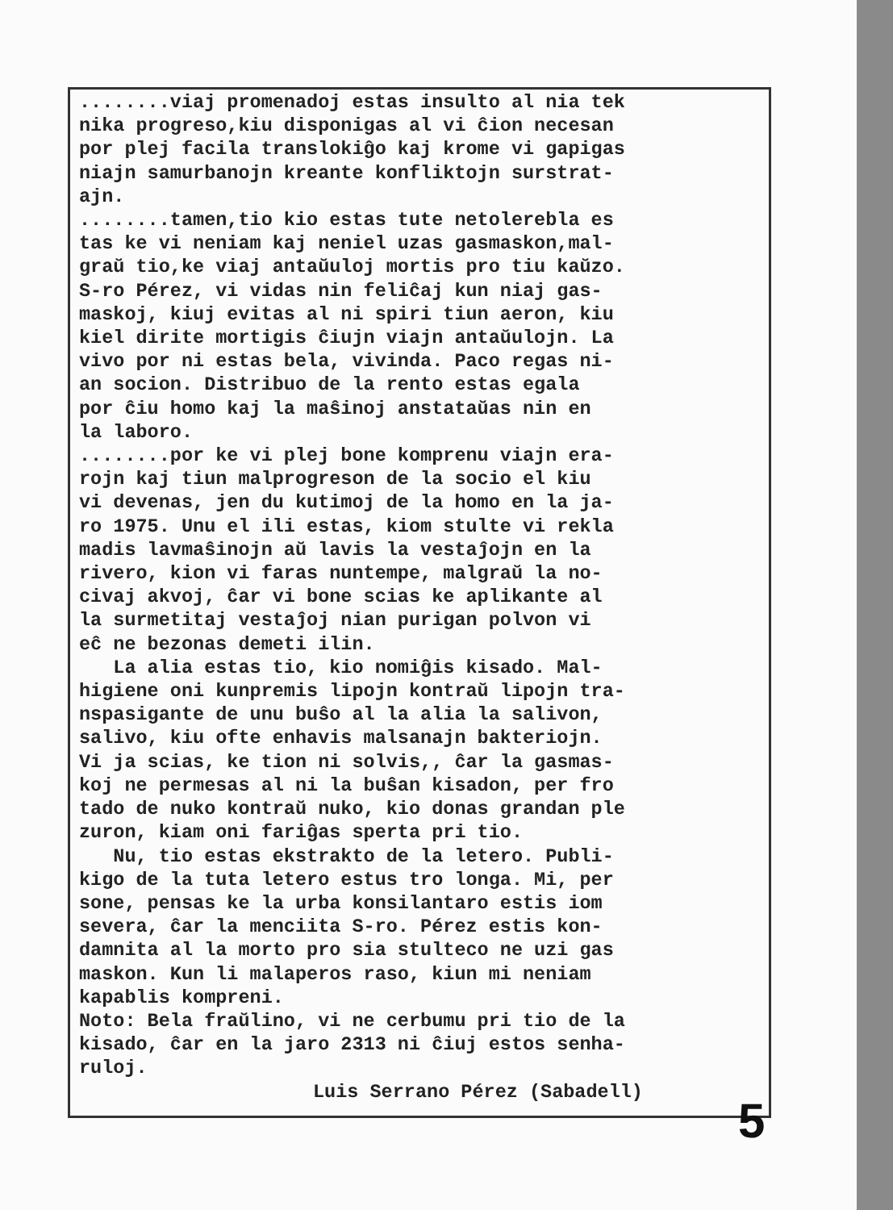........viaj promenadoj estas insulto al nia tek nika progreso,kiu disponigas al vi ĉion necesan por plej facila translokiĝo kaj krome vi gapigas niajn samurbanojn kreante konfliktojn surstrat- ajn. ........tamen,tio kio estas tute netolerebla es tas ke vi neniam kaj neniel uzas gasmaskon,mal- graŭ tio,ke viaj antaŭuloj mortis pro tiu kaŭzo. S-ro Pérez, vi vidas nin feliĉaj kun niaj gas- maskoj, kiuj evitas al ni spiri tiun aeron, kiu kiel dirite mortigis ĉiujn viajn antaŭulojn. La vivo por ni estas bela, vivinda. Paco regas ni- an socion. Distribuo de la rento estas egala por ĉiu homo kaj la maŝinoj anstataŭas nin en la laboro. ........por ke vi plej bone komprenu viajn era- rojn kaj tiun malprogreson de la socio el kiu vi devenas, jen du kutimoj de la homo en la ja- ro 1975. Unu el ili estas, kiom stulte vi rekla madis lavmaŝinojn aŭ lavis la vestaĵojn en la rivero, kion vi faras nuntempe, malgraŭ la no- civaj akvoj, ĉar vi bone scias ke aplikante al la surmetitaj vestaĵoj nian purigan polvon vi eĉ ne bezonas demeti ilin. La alia estas tio, kio nomiĝis kisado. Mal- higiene oni kunpremis lipojn kontraŭ lipojn tra- nspasigante de unu buŝo al la alia la salivon, salivo, kiu ofte enhavis malsanajn bakteriojn. Vi ja scias, ke tion ni solvis,, ĉar la gasmas- koj ne permesas al ni la buŝan kisadon, per fro tado de nuko kontraŭ nuko, kio donas grandan ple zuron, kiam oni fariĝas sperta pri tio. Nu, tio estas ekstrakto de la letero. Publi- kigo de la tuta letero estus tro longa. Mi, per sone, pensas ke la urba konsilantaro estis iom severa, ĉar la menciita S-ro. Pérez estis kon- damnita al la morto pro sia stulteco ne uzi gas maskon. Kun li malaperos raso, kiun mi neniam kapablis kompreni. Noto: Bela fraŭlino, vi ne cerbumu pri tio de la kisado, ĉar en la jaro 2313 ni ĉiuj estos senha- ruloj.
Luis Serrano Pérez (Sabadell)
5